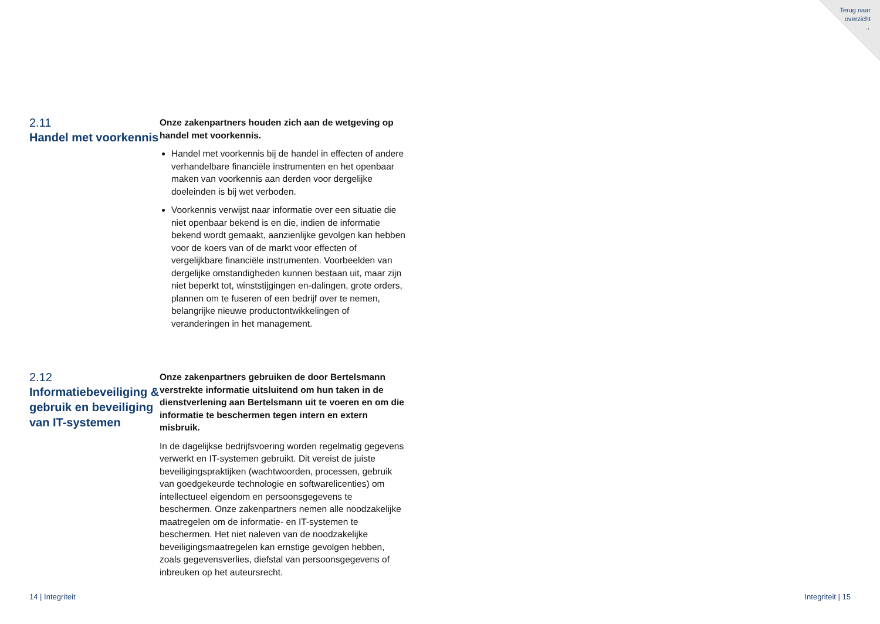Terug naar
overzicht
→
2.11
Handel met voorkennis
Onze zakenpartners houden zich aan de wetgeving op handel met voorkennis.
Handel met voorkennis bij de handel in effecten of andere verhandelbare financiële instrumenten en het openbaar maken van voorkennis aan derden voor dergelijke doeleinden is bij wet verboden.
Voorkennis verwijst naar informatie over een situatie die niet openbaar bekend is en die, indien de informatie bekend wordt gemaakt, aanzienlijke gevolgen kan hebben voor de koers van of de markt voor effecten of vergelijkbare financiële instrumenten. Voorbeelden van dergelijke omstandigheden kunnen bestaan uit, maar zijn niet beperkt tot, winststijgingen en-dalingen, grote orders, plannen om te fuseren of een bedrijf over te nemen, belangrijke nieuwe productontwikkelingen of veranderingen in het management.
2.12
Informatiebeveiliging & gebruik en beveiliging van IT-systemen
Onze zakenpartners gebruiken de door Bertelsmann verstrekte informatie uitsluitend om hun taken in de dienstverlening aan Bertelsmann uit te voeren en om die informatie te beschermen tegen intern en extern misbruik.
In de dagelijkse bedrijfsvoering worden regelmatig gegevens verwerkt en IT-systemen gebruikt. Dit vereist de juiste beveiligingspraktijken (wachtwoorden, processen, gebruik van goedgekeurde technologie en softwarelicenties) om intellectueel eigendom en persoonsgegevens te beschermen. Onze zakenpartners nemen alle noodzakelijke maatregelen om de informatie- en IT-systemen te beschermen. Het niet naleven van de noodzakelijke beveiligingsmaatregelen kan ernstige gevolgen hebben, zoals gegevensverlies, diefstal van persoonsgegevens of inbreuken op het auteursrecht.
14 | Integriteit Integriteit | 15